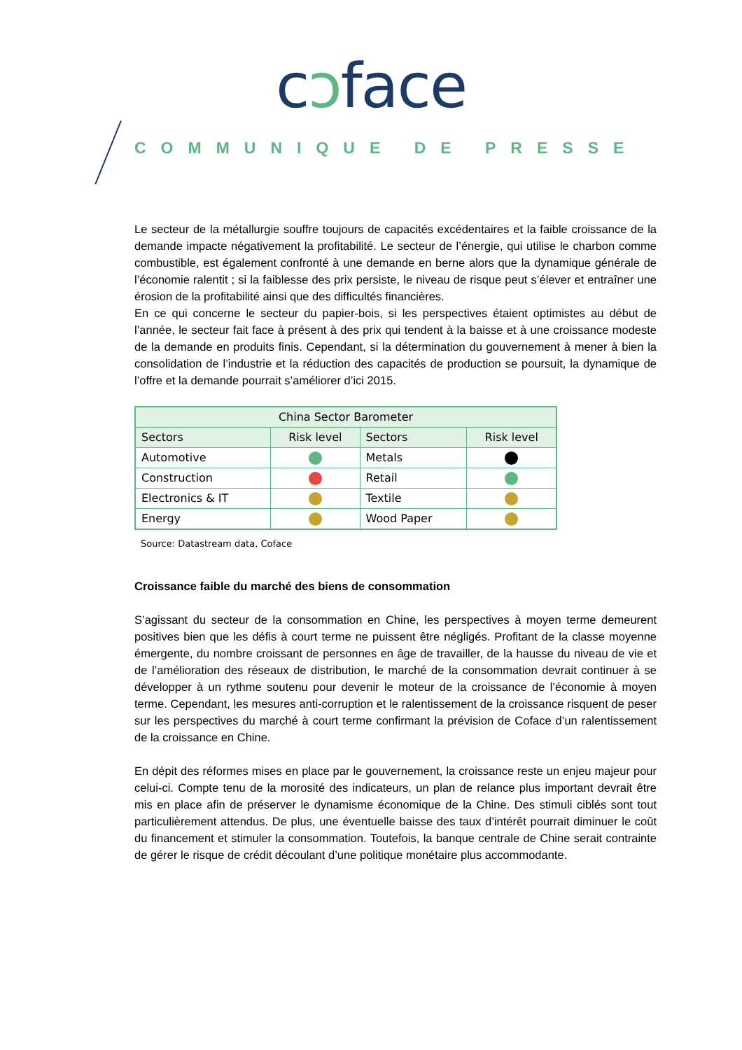cɔface
COMMUNIQUE DE PRESSE
Le secteur de la métallurgie souffre toujours de capacités excédentaires et la faible croissance de la demande impacte négativement la profitabilité. Le secteur de l’énergie, qui utilise le charbon comme combustible, est également confronté à une demande en berne alors que la dynamique générale de l’économie ralentit ; si la faiblesse des prix persiste, le niveau de risque peut s’élever et entraîner une érosion de la profitabilité ainsi que des difficultés financières.
En ce qui concerne le secteur du papier-bois, si les perspectives étaient optimistes au début de l’année, le secteur fait face à présent à des prix qui tendent à la baisse et à une croissance modeste de la demande en produits finis. Cependant, si la détermination du gouvernement à mener à bien la consolidation de l’industrie et la réduction des capacités de production se poursuit, la dynamique de l’offre et la demande pourrait s’améliorer d’ici 2015.
| China Sector Barometer | | | |
| --- | --- | --- | --- |
| Sectors | Risk level | Sectors | Risk level |
| Automotive | | Metals | |
| Construction | | Retail | |
| Electronics & IT | | Textile | |
| Energy | | Wood Paper | |
Source: Datastream data, Coface
Croissance faible du marché des biens de consommation
S’agissant du secteur de la consommation en Chine, les perspectives à moyen terme demeurent positives bien que les défis à court terme ne puissent être négligés. Profitant de la classe moyenne émergente, du nombre croissant de personnes en âge de travailler, de la hausse du niveau de vie et de l’amélioration des réseaux de distribution, le marché de la consommation devrait continuer à se développer à un rythme soutenu pour devenir le moteur de la croissance de l’économie à moyen terme. Cependant, les mesures anti-corruption et le ralentissement de la croissance risquent de peser sur les perspectives du marché à court terme confirmant la prévision de Coface d’un ralentissement de la croissance en Chine.
En dépit des réformes mises en place par le gouvernement, la croissance reste un enjeu majeur pour celui-ci. Compte tenu de la morosité des indicateurs, un plan de relance plus important devrait être mis en place afin de préserver le dynamisme économique de la Chine. Des stimuli ciblés sont tout particulièrement attendus. De plus, une éventuelle baisse des taux d’intérêt pourrait diminuer le coût du financement et stimuler la consommation. Toutefois, la banque centrale de Chine serait contrainte de gérer le risque de crédit découlant d’une politique monétaire plus accommodante.